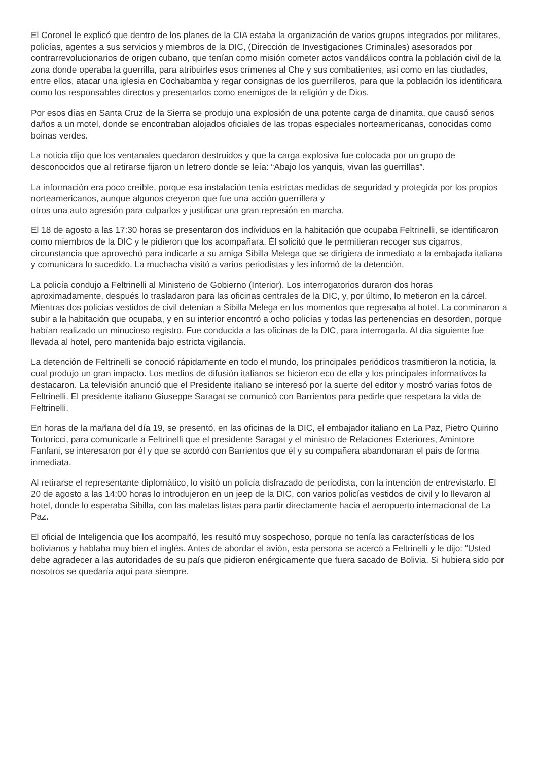El Coronel le explicó que dentro de los planes de la CIA estaba la organización de varios grupos integrados por militares, policías, agentes a sus servicios y miembros de la DIC, (Dirección de Investigaciones Criminales) asesorados por contrarrevolucionarios de origen cubano, que tenían como misión cometer actos vandálicos contra la población civil de la zona donde operaba la guerrilla, para atribuirles esos crímenes al Che y sus combatientes, así como en las ciudades, entre ellos, atacar una iglesia en Cochabamba y regar consignas de los guerrilleros, para que la población los identificara como los responsables directos y presentarlos como enemigos de la religión y de Dios.
Por esos días en Santa Cruz de la Sierra se produjo una explosión de una potente carga de dinamita, que causó serios daños a un motel, donde se encontraban alojados oficiales de las tropas especiales norteamericanas, conocidas como boinas verdes.
La noticia dijo que los ventanales quedaron destruidos y que la carga explosiva fue colocada por un grupo de desconocidos que al retirarse fijaron un letrero donde se leía: “Abajo los yanquis, vivan las guerrillas”.
La información era poco creíble, porque esa instalación tenía estrictas medidas de seguridad y protegida por los propios norteamericanos, aunque algunos creyeron que fue una acción guerrillera y
otros una auto agresión para culparlos y justificar una gran represión en marcha.
El 18 de agosto a las 17:30 horas se presentaron dos individuos en la habitación que ocupaba Feltrinelli, se identificaron como miembros de la DIC y le pidieron que los acompañara. Él solicitó que le permitieran recoger sus cigarros, circunstancia que aprovechó para indicarle a su amiga Sibilla Melega que se dirigiera de inmediato a la embajada italiana y comunicara lo sucedido. La muchacha visitó a varios periodistas y les informó de la detención.
La policía condujo a Feltrinelli al Ministerio de Gobierno (Interior). Los interrogatorios duraron dos horas aproximadamente, después lo trasladaron para las oficinas centrales de la DIC, y, por último, lo metieron en la cárcel. Mientras dos policías vestidos de civil detenían a Sibilla Melega en los momentos que regresaba al hotel. La conminaron a subir a la habitación que ocupaba, y en su interior encontró a ocho policías y todas las pertenencias en desorden, porque habían realizado un minucioso registro. Fue conducida a las oficinas de la DIC, para interrogarla. Al día siguiente fue llevada al hotel, pero mantenida bajo estricta vigilancia.
La detención de Feltrinelli se conoció rápidamente en todo el mundo, los principales periódicos trasmitieron la noticia, la cual produjo un gran impacto. Los medios de difusión italianos se hicieron eco de ella y los principales informativos la destacaron. La televisión anunció que el Presidente italiano se interesó por la suerte del editor y mostró varias fotos de Feltrinelli. El presidente italiano Giuseppe Saragat se comunicó con Barrientos para pedirle que respetara la vida de Feltrinelli.
En horas de la mañana del día 19, se presentó, en las oficinas de la DIC, el embajador italiano en La Paz, Pietro Quirino Tortoricci, para comunicarle a Feltrinelli que el presidente Saragat y el ministro de Relaciones Exteriores, Amintore Fanfani, se interesaron por él y que se acordó con Barrientos que él y su compañera abandonaran el país de forma inmediata.
Al retirarse el representante diplomático, lo visitó un policía disfrazado de periodista, con la intención de entrevistarlo. El 20 de agosto a las 14:00 horas lo introdujeron en un jeep de la DIC, con varios policías vestidos de civil y lo llevaron al hotel, donde lo esperaba Sibilla, con las maletas listas para partir directamente hacia el aeropuerto internacional de La Paz.
El oficial de Inteligencia que los acompañó, les resultó muy sospechoso, porque no tenía las características de los bolivianos y hablaba muy bien el inglés. Antes de abordar el avión, esta persona se acercó a Feltrinelli y le dijo: “Usted debe agradecer a las autoridades de su país que pidieron enérgicamente que fuera sacado de Bolivia. Si hubiera sido por nosotros se quedaría aquí para siempre.